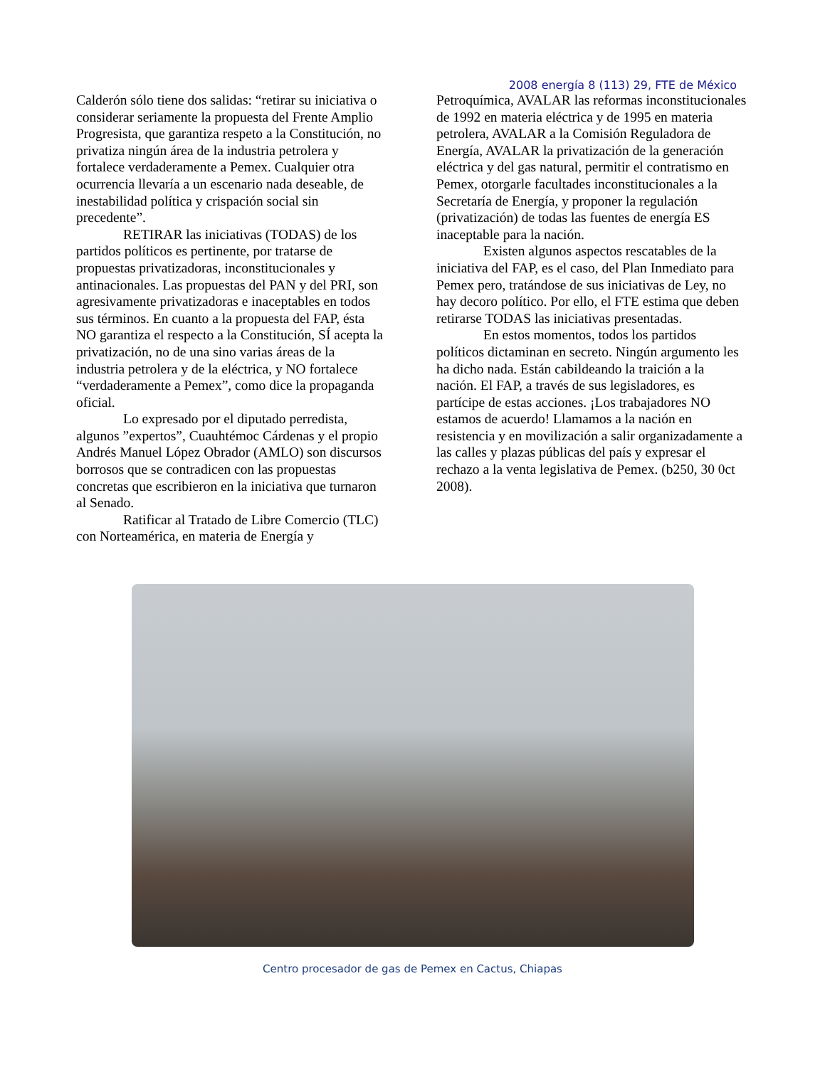2008 energía 8 (113) 29, FTE de México
Calderón sólo tiene dos salidas: “retirar su iniciativa o considerar seriamente la propuesta del Frente Amplio Progresista, que garantiza respeto a la Constitución, no privatiza ningún área de la industria petrolera y fortalece verdaderamente a Pemex. Cualquier otra ocurrencia llevaría a un escenario nada deseable, de inestabilidad política y crispación social sin precedente”.
RETIRAR las iniciativas (TODAS) de los partidos políticos es pertinente, por tratarse de propuestas privatizadoras, inconstitucionales y antinacionales. Las propuestas del PAN y del PRI, son agresivamente privatizadoras e inaceptables en todos sus términos. En cuanto a la propuesta del FAP, ésta NO garantiza el respecto a la Constitución, SÍ acepta la privatización, no de una sino varias áreas de la industria petrolera y de la eléctrica, y NO fortalece “verdaderamente a Pemex”, como dice la propaganda oficial.
Lo expresado por el diputado perredista, algunos ”expertos”, Cuauhtémoc Cárdenas y el propio Andrés Manuel López Obrador (AMLO) son discursos borrosos que se contradicen con las propuestas concretas que escribieron en la iniciativa que turnaron al Senado.
Ratificar al Tratado de Libre Comercio (TLC) con Norteamérica, en materia de Energía y
Petroquímica, AVALAR las reformas inconstitucionales de 1992 en materia eléctrica y de 1995 en materia petrolera, AVALAR a la Comisión Reguladora de Energía, AVALAR la privatización de la generación eléctrica y del gas natural, permitir el contratismo en Pemex, otorgarle facultades inconstitucionales a la Secretaría de Energía, y proponer la regulación (privatización) de todas las fuentes de energía ES inaceptable para la nación.
Existen algunos aspectos rescatables de la iniciativa del FAP, es el caso, del Plan Inmediato para Pemex pero, tratándose de sus iniciativas de Ley, no hay decoro político. Por ello, el FTE estima que deben retirarse TODAS las iniciativas presentadas.
En estos momentos, todos los partidos políticos dictaminan en secreto. Ningún argumento les ha dicho nada. Están cabildeando la traición a la nación. El FAP, a través de sus legisladores, es partícipe de estas acciones. ¡Los trabajadores NO estamos de acuerdo! Llamamos a la nación en resistencia y en movilización a salir organizadamente a las calles y plazas públicas del país y expresar el rechazo a la venta legislativa de Pemex. (b250, 30 0ct 2008).
Centro procesador de gas de Pemex en Cactus, Chiapas